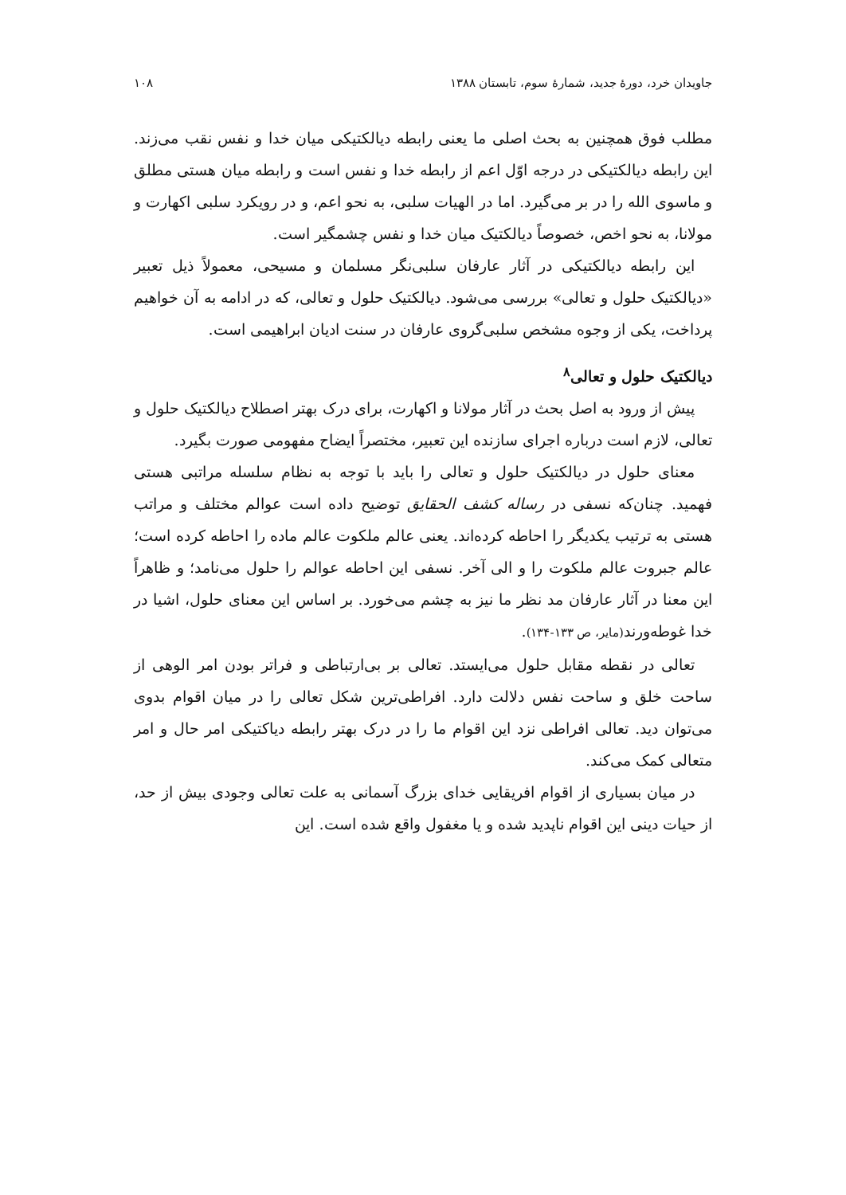جاویدان خرد، دورهٔ جدید، شمارهٔ سوم، تابستان ۱۳۸۸ ۱۰۸
مطلب فوق همچنین به بحث اصلی ما یعنی رابطه دیالکتیکی میان خدا و نفس نقب می‌زند. این رابطه دیالکتیکی در درجه اوّل اعم از رابطه خدا و نفس است و رابطه میان هستی مطلق و ماسوی الله را در بر می‌گیرد. اما در الهیات سلبی، به نحو اعم، و در رویکرد سلبی اکهارت و مولانا، به نحو اخص، خصوصاً دیالکتیک میان خدا و نفس چشمگیر است.
این رابطه دیالکتیکی در آثار عارفان سلبی‌نگر مسلمان و مسیحی، معمولاً ذیل تعبیر «دیالکتیک حلول و تعالی» بررسی می‌شود. دیالکتیک حلول و تعالی، که در ادامه به آن خواهیم پرداخت، یکی از وجوه مشخص سلبی‌گروی عارفان در سنت ادیان ابراهیمی است.
دیالکتیک حلول و تعالی<sup>۸</sup>
پیش از ورود به اصل بحث در آثار مولانا و اکهارت، برای درک بهتر اصطلاح دیالکتیک حلول و تعالی، لازم است درباره اجرای سازنده این تعبیر، مختصراً ایضاح مفهومی صورت بگیرد.
معنای حلول در دیالکتیک حلول و تعالی را باید با توجه به نظام سلسله مراتبی هستی فهمید. چنان‌که نسفی در رساله کشف الحقایق توضیح داده است عوالم مختلف و مراتب هستی به ترتیب یکدیگر را احاطه کرده‌اند. یعنی عالم ملکوت عالم ماده را احاطه کرده است؛ عالم جبروت عالم ملکوت را و الی آخر. نسفی این احاطه عوالم را حلول می‌نامد؛ و ظاهراً این معنا در آثار عارفان مد نظر ما نیز به چشم می‌خورد. بر اساس این معنای حلول، اشیا در خدا غوطه‌ورند(مایر، ص ۱۳۳-۱۳۴).
تعالی در نقطه مقابل حلول می‌ایستد. تعالی بر بی‌ارتباطی و فراتر بودن امر الوهی از ساحت خلق و ساحت نفس دلالت دارد. افراطی‌ترین شکل تعالی را در میان اقوام بدوی می‌توان دید. تعالی افراطی نزد این اقوام ما را در درک بهتر رابطه دیاکتیکی امر حال و امر متعالی کمک می‌کند.
در میان بسیاری از اقوام افریقایی خدای بزرگ آسمانی به علت تعالی وجودی بیش از حد، از حیات دینی این اقوام ناپدید شده و یا مغفول واقع شده است. این